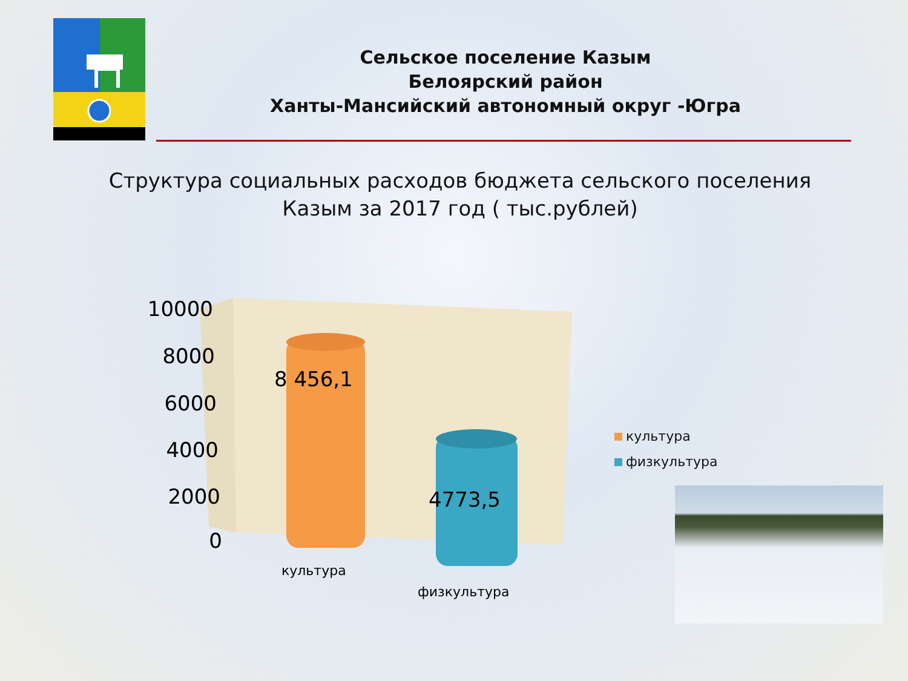Сельское поселение Казым
Белоярский район
Ханты-Мансийский автономный округ -Югра
Структура социальных расходов бюджета сельского поселения Казым за 2017 год ( тыс.рублей)
10000
8000
6000
4000
2000
0
8 456,1
4773,5
культура
физкультура
культура
физкультура